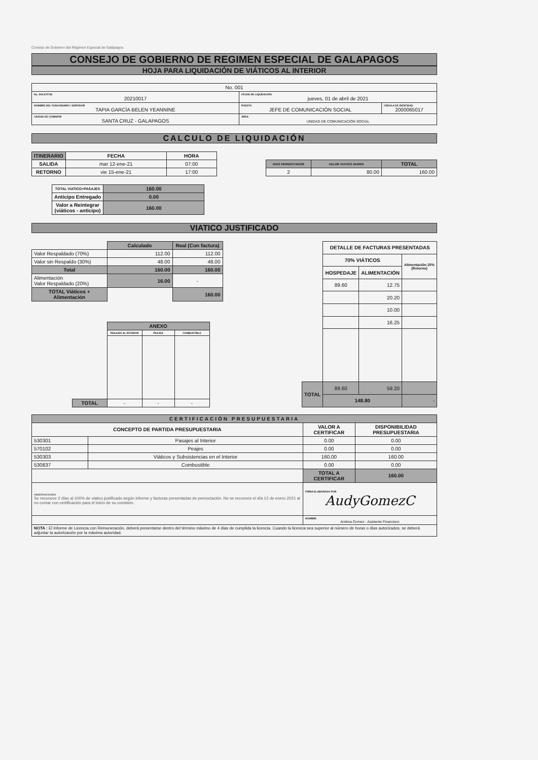Consejo de Gobierno del Régimen Especial de Galápagos
CONSEJO DE GOBIERNO DE REGIMEN ESPECIAL DE GALAPAGOS
HOJA PARA LIQUIDACIÓN DE VIÁTICOS AL INTERIOR
| No. 001 | | |
| No. SOLICITUD 20210017 | FECHA DE LIQUIDACIÓN jueves, 01 de abril de 2021 | |
| NOMBRE DEL FUNCIONARIO / SERVIDOR TAPIA GARCÍA BELEN YEANNINE | PUESTO JEFE DE COMUNICACIÓN SOCIAL | CÉDULA DE IDENTIDAD 2000065017 |
| CIUDAD DE COMISIÓN SANTA CRUZ - GALAPAGOS | ÁREA UNIDAD DE COMUNICACIÓN SOCIAL | |
CALCULO DE LIQUIDACIÓN
| ITINERARIO | FECHA | HORA |
| --- | --- | --- |
| SALIDA | mar 12-ene-21 | 07:00 |
| RETORNO | vie 15-ene-21 | 17:00 |
| DIAS PERNOCTADOS | VALOR VIATICO DIARIO | TOTAL |
| --- | --- | --- |
| 2 | 80.00 | 160.00 |
| TOTAL VIATICO+PASAJES | 160.00 |
| --- | --- |
| Anticipo Entregado | 0.00 |
| Valor a Reintegrar (viáticos - anticipo) | 160.00 |
VIATICO JUSTIFICADO
| | Calculado | Real (Con factura) |
| Valor Respaldado (70%) | 112.00 | 112.00 |
| Valor sin Respaldo (30%) | 48.00 | 48.00 |
| Total | 160.00 | 160.00 |
| Alimentación Valor Respaldado (20%) | 16.00 | - |
| TOTAL Viáticos + Alimentación | | 160.00 |
| | ANEXO | | |
| | PASAJES AL INTERIOR | PEAJES | COMBUSTIBLE |
| TOTAL | - | - | - |
| | DETALLE DE FACTURAS PRESENTADAS | | |
| | 70% VIÁTICOS | | Alimentación 20% (Retorno) |
| | HOSPEDAJE | ALIMENTACIÓN | |
| | 89.60 | 12.75 | |
| | | 20.20 | |
| | | 10.00 | |
| | | 16.25 | |
| TOTAL | 89.60 | 59.20 | |
| | 148.80 | | - |
| CERTIFICACIÓN PRESUPUESTARIA | | | |
| --- | --- | --- | --- |
| CONCEPTO DE PARTIDA PRESUPUESTARIA | | VALOR A CERTIFICAR | DISPONIBILIDAD PRESUPUESTARIA |
| 530301 | Pasajes al Interior | 0.00 | 0.00 |
| 570102 | Peajes | 0.00 | 0.00 |
| 530303 | Viáticos y Subsistencias en el Interior | 160.00 | 160.00 |
| 530837 | Combustible | 0.00 | 0.00 |
| | | TOTAL A CERTIFICAR | 160.00 |
| OBSERVACIONES Se reconoce 2 días al 100% de viatico justificado según informe y facturas presentadas de pernoctación. No se reconoce el día 12 de enero 2021 al no contar con certificación para el inicio de su comisión. | | FIRMA ELABORADO POR AudyGomezC | |
| | | NOMBRE Andrea Gomez - Asistente Financiero | |
| NOTA : El Informe de Licencia con Remuneración, deberá presentarse dentro del término máximo de 4 días de cumplida la licencia. Cuando la licencia sea superior al número de horas o días autorizados, se deberá adjuntar la autorización por la máxima autoridad. | | | |